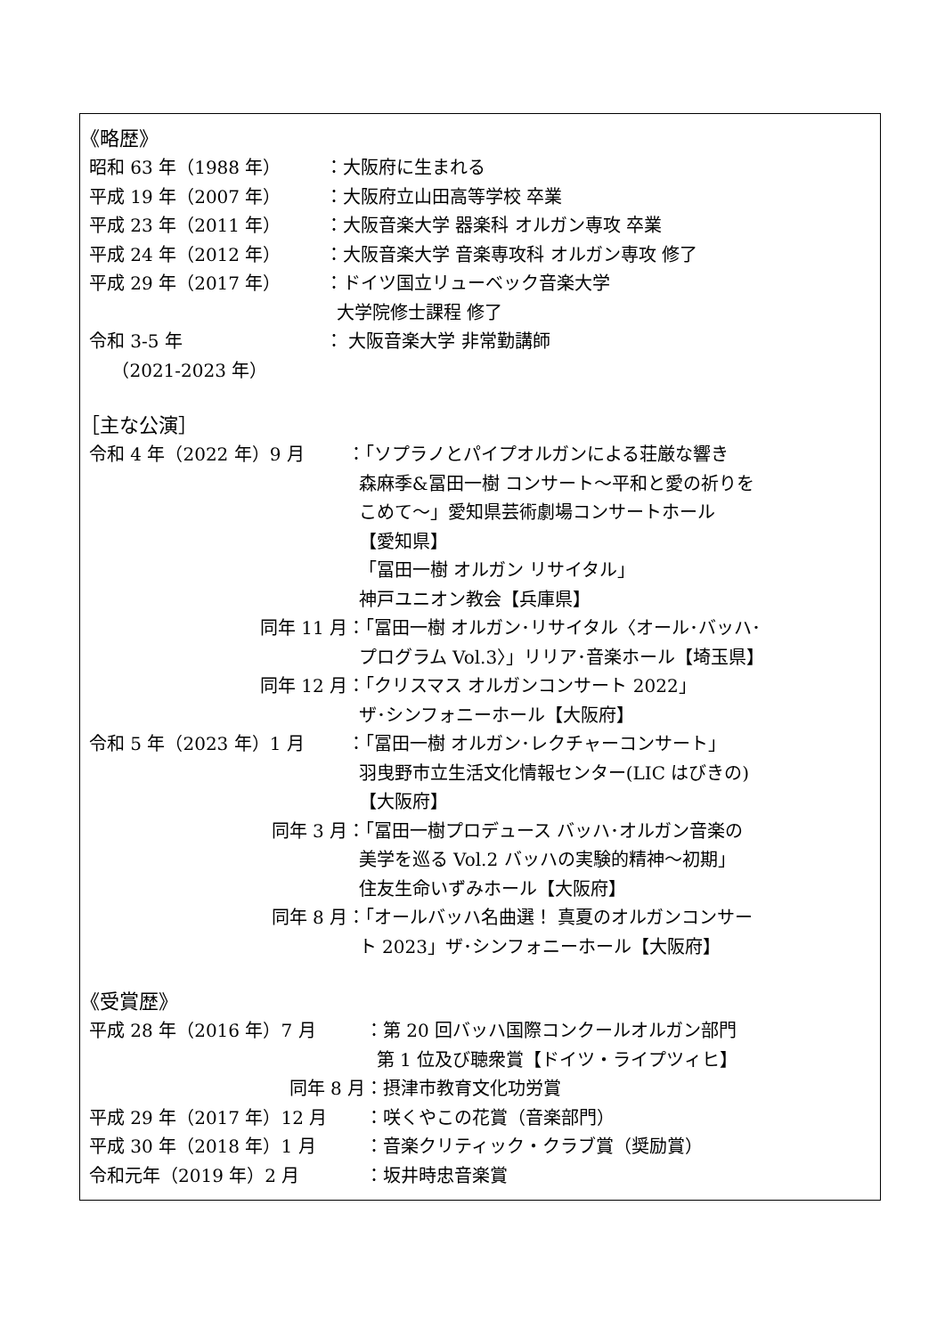《略歴》
昭和 63 年（1988 年） ：大阪府に生まれる
平成 19 年（2007 年） ：大阪府立山田高等学校 卒業
平成 23 年（2011 年） ：大阪音楽大学 器楽科 オルガン専攻 卒業
平成 24 年（2012 年） ：大阪音楽大学 音楽専攻科 オルガン専攻 修了
平成 29 年（2017 年） ：ドイツ国立リューベック音楽大学
大学院修士課程 修了
令和 3-5 年
（2021-2023 年） ： 大阪音楽大学 非常勤講師
［主な公演］
令和 4 年（2022 年）9 月 ：「ソプラノとパイプオルガンによる荘厳な響き
森麻季&冨田一樹 コンサート～平和と愛の祈りを
こめて～」愛知県芸術劇場コンサートホール
【愛知県】
「冨田一樹 オルガン リサイタル」
神戸ユニオン教会【兵庫県】
同年 11 月 ：「冨田一樹 オルガン･リサイタル〈オール･バッハ･
プログラム Vol.3〉」リリア･音楽ホール【埼玉県】
同年 12 月 ：「クリスマス オルガンコンサート 2022」
ザ･シンフォニーホール【大阪府】
令和 5 年（2023 年）1 月 ：「冨田一樹 オルガン･レクチャーコンサート」
羽曳野市立生活文化情報センター(LIC はびきの)
【大阪府】
同年 3 月 ：「冨田一樹プロデュース バッハ･オルガン音楽の
美学を巡る Vol.2 バッハの実験的精神～初期」
住友生命いずみホール【大阪府】
同年 8 月 ：「オールバッハ名曲選！ 真夏のオルガンコンサー
ト 2023」ザ･シンフォニーホール【大阪府】
《受賞歴》
平成 28 年（2016 年）7 月 ：第 20 回バッハ国際コンクールオルガン部門
第 1 位及び聴衆賞【ドイツ・ライプツィヒ】
同年 8 月 ：摂津市教育文化功労賞
平成 29 年（2017 年）12 月 ：咲くやこの花賞（音楽部門）
平成 30 年（2018 年）1 月 ：音楽クリティック・クラブ賞（奨励賞）
令和元年（2019 年）2 月 ：坂井時忠音楽賞